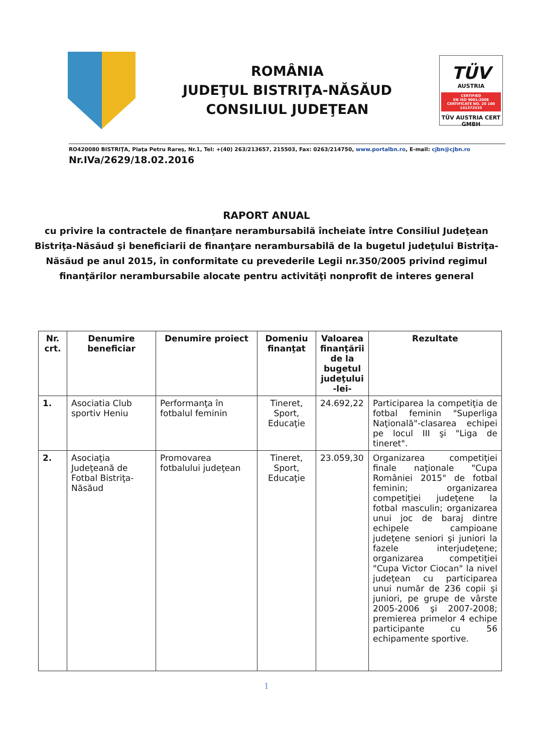ROMÂNIA
JUDEŢUL BISTRIŢA-NĂSĂUD
CONSILIUL JUDEŢEAN
TÜV
AUSTRIA
CERTIFIED
EN ISO 9001:2008
CERTIFICATE NO. 20 100 141372533
TÜV AUSTRIA CERT GMBH
RO420080 BISTRIŢA, Piaţa Petru Rareş, Nr.1, Tel: +(40) 263/213657, 215503, Fax: 0263/214750, www.portalbn.ro, E-mail: cjbn@cjbn.ro
Nr.IVa/2629/18.02.2016
RAPORT ANUAL
cu privire la contractele de finanţare nerambursabilă încheiate între Consiliul Judeţean Bistriţa-Năsăud şi beneficiarii de finanţare nerambursabilă de la bugetul judeţului Bistriţa-Năsăud pe anul 2015, în conformitate cu prevederile Legii nr.350/2005 privind regimul finanţărilor nerambursabile alocate pentru activităţi nonprofit de interes general
| Nr. crt. | Denumire beneficiar | Denumire proiect | Domeniu finanţat | Valoarea finanţării de la bugetul judeţului -lei- | Rezultate |
| --- | --- | --- | --- | --- | --- |
| 1. | Asociatia Club sportiv Heniu | Performanţa în fotbalul feminin | Tineret, Sport, Educaţie | 24.692,22 | Participarea la competiţia de fotbal feminin "Superliga Naţională"-clasarea echipei pe locul III şi "Liga de tineret". |
| 2. | Asociaţia Judeţeană de Fotbal Bistriţa-Năsăud | Promovarea fotbalului judeţean | Tineret, Sport, Educaţie | 23.059,30 | Organizarea competiţiei finale naţionale "Cupa României 2015" de fotbal feminin; organizarea competiţiei judeţene la fotbal masculin; organizarea unui joc de baraj dintre echipele campioane judeţene seniori şi juniori la fazele interjudeţene; organizarea competiţiei "Cupa Victor Ciocan" la nivel judeţean cu participarea unui număr de 236 copii şi juniori, pe grupe de vârste 2005-2006 şi 2007-2008; premierea primelor 4 echipe participante cu 56 echipamente sportive. |
1